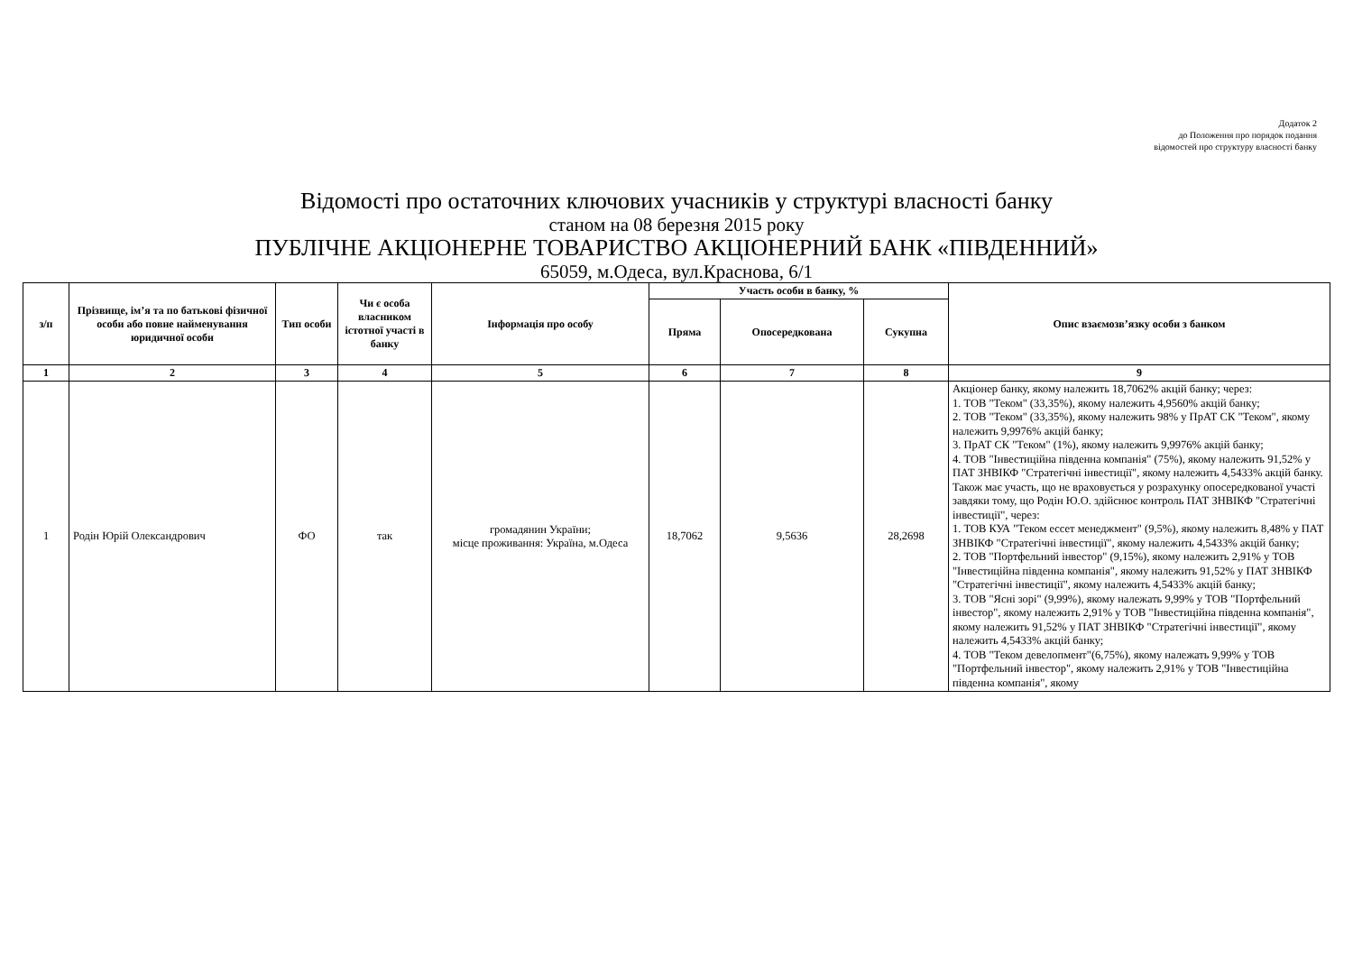Додаток 2
до Положення про порядок подання
відомостей про структуру власності банку
Відомості про остаточних ключових учасників у структурі власності банку
станом на 08 березня 2015 року
ПУБЛІЧНЕ АКЦІОНЕРНЕ ТОВАРИСТВО АКЦІОНЕРНИЙ БАНК «ПІВДЕННИЙ»
65059, м.Одеса, вул.Краснова, 6/1
| з/п | Прізвище, ім’я та по батькові фізичної особи або повне найменування юридичної особи | Тип особи | Чи є особа власником істотної участі в банку | Інформація про особу | Участь особи в банку, % | | | Опис взаємозв’язку особи з банком |
| --- | --- | --- | --- | --- | --- | --- | --- | --- |
| | | | | | Пряма | Опосередкована | Сукупна | |
| 1 | 2 | 3 | 4 | 5 | 6 | 7 | 8 | 9 |
| 1 | Родін Юрій Олександрович | ФО | так | громадянин України; місце проживання: Україна, м.Одеса | 18,7062 | 9,5636 | 28,2698 | Акціонер банку, якому належить 18,7062% акцій банку; через: 1. ТОВ "Теком" (33,35%), якому належить 4,9560% акцій банку; 2. ТОВ "Теком" (33,35%), якому належить 98% у ПрАТ СК "Теком", якому належить 9,9976% акцій банку; 3. ПрАТ СК "Теком" (1%), якому належить 9,9976% акцій банку; 4. ТОВ "Інвестиційна південна компанія" (75%), якому належить 91,52% у ПАТ ЗНВІКФ "Стратегічні інвестиції", якому належить 4,5433% акцій банку. Також має участь, що не враховується у розрахунку опосередкованої участі завдяки тому, що Родін Ю.О. здійснює контроль ПАТ ЗНВІКФ "Стратегічні інвестиції", через: 1. ТОВ КУА "Теком ессет менеджмент" (9,5%), якому належить 8,48% у ПАТ ЗНВІКФ "Стратегічні інвестиції", якому належить 4,5433% акцій банку; 2. ТОВ "Портфельний інвестор" (9,15%), якому належить 2,91% у ТОВ "Інвестиційна південна компанія", якому належить 91,52% у ПАТ ЗНВІКФ "Стратегічні інвестиції", якому належить 4,5433% акцій банку; 3. ТОВ "Ясні зорі" (9,99%), якому належать 9,99% у ТОВ "Портфельний інвестор", якому належить 2,91% у ТОВ "Інвестиційна південна компанія", якому належить 91,52% у ПАТ ЗНВІКФ "Стратегічні інвестиції", якому належить 4,5433% акцій банку; 4. ТОВ "Теком девелопмент"(6,75%), якому належать 9,99% у ТОВ "Портфельний інвестор", якому належить 2,91% у ТОВ "Інвестиційна південна компанія", якому |